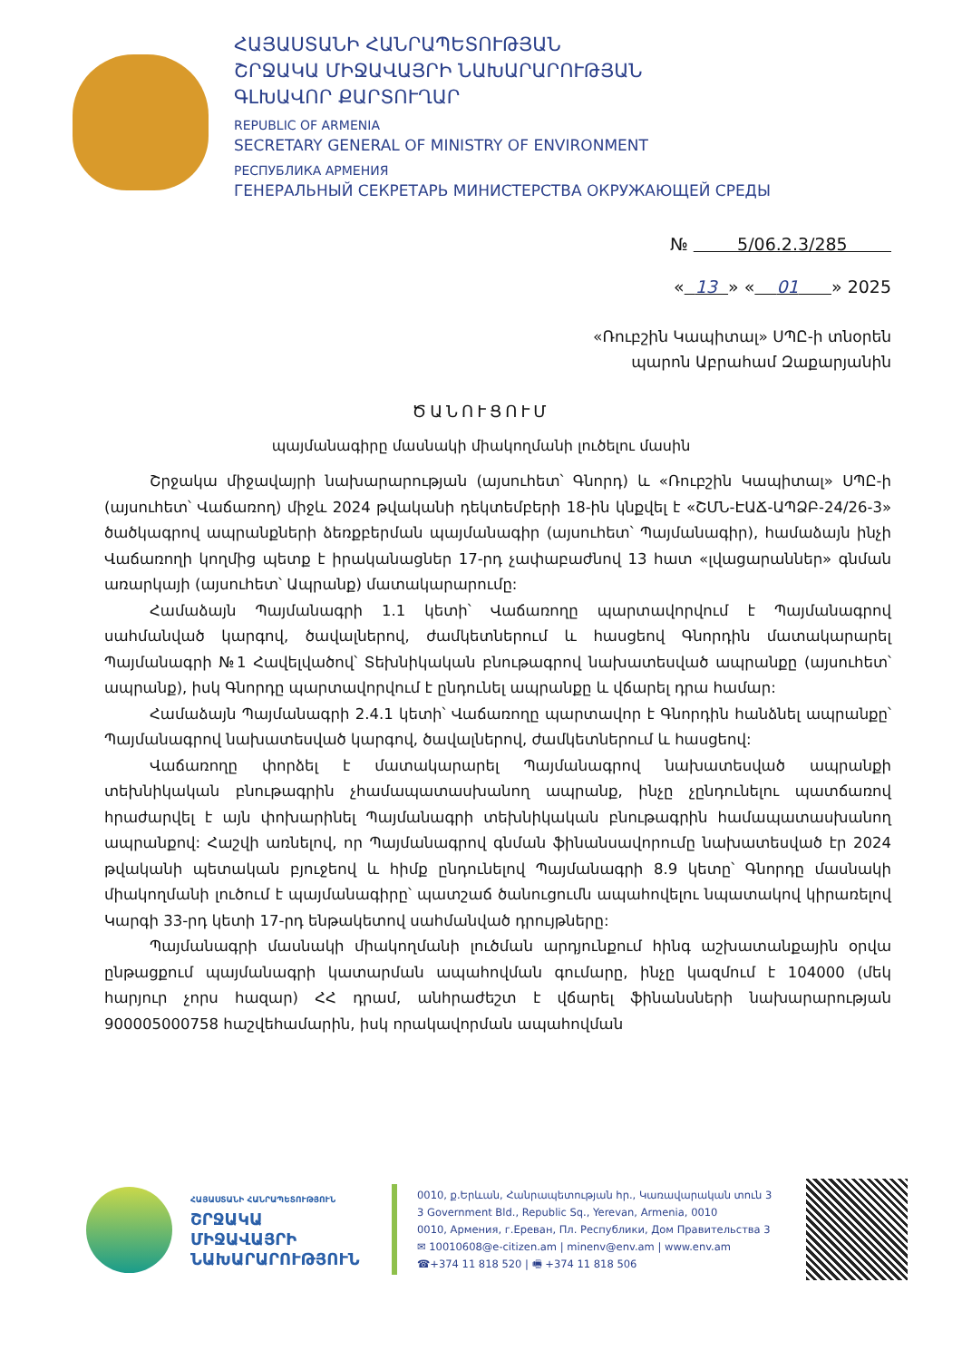ՀԱՅԱՍՏԱՆԻ ՀԱՆՐԱՊԵՏՈՒԹՅԱՆ
ՇՐՋԱԿԱ ՄԻՋԱՎԱՅՐԻ ՆԱԽԱՐԱՐՈՒԹՅԱՆ
ԳԼԽԱՎՈՐ ՔԱՐՏՈՒՂԱՐ
REPUBLIC OF ARMENIA
SECRETARY GENERAL OF MINISTRY OF ENVIRONMENT
РЕСПУБЛИКА АРМЕНИЯ
ГЕНЕРАЛЬНЫЙ СЕКРЕТАРЬ МИНИСТЕРСТВА ОКРУЖАЮЩЕЙ СРЕДЫ
№ 5/06.2.3/285
« 13 » « 01 » 2025
«Ռուբշին Կապիտալ» ՍՊԸ-ի տնօրեն
պարոն Աբրահամ Զաքարյանին
ԾԱՆՈՒՑՈՒՄ
պայմանագիրը մասնակի միակողմանի լուծելու մասին
Շրջակա միջավայրի նախարարության (այսուհետ՝ Գնորդ) և «Ռուբշին Կապիտալ» ՍՊԸ-ի (այսուհետ՝ Վաճառող) միջև 2024 թվականի դեկտեմբերի 18-ին կնքվել է «ՇՄՆ-ԷԱՃ-ԱՊՁԲ-24/26-3» ծածկագրով ապրանքների ձեռքբերման պայմանագիր (այսուհետ՝ Պայմանագիր), համաձայն ինչի Վաճառողի կողմից պետք է իրականացներ 17-րդ չափաբաժնով 13 հատ «լվացարաններ» գնման առարկայի (այսուհետ՝ Ապրանք) մատակարարումը:
Համաձայն Պայմանագրի 1.1 կետի՝ Վաճառողը պարտավորվում է Պայմանագրով սահմանված կարգով, ծավալներով, ժամկետներում և հասցեով Գնորդին մատակարարել Պայմանագրի №1 Հավելվածով՝ Տեխնիկական բնութագրով նախատեսված ապրանքը (այսուհետ՝ ապրանք), իսկ Գնորդը պարտավորվում է ընդունել ապրանքը և վճարել դրա համար:
Համաձայն Պայմանագրի 2.4.1 կետի՝ Վաճառողը պարտավոր է Գնորդին հանձնել ապրանքը՝ Պայմանագրով նախատեսված կարգով, ծավալներով, ժամկետներում և հասցեով:
Վաճառողը փորձել է մատակարարել Պայմանագրով նախատեսված ապրանքի տեխնիկական բնութագրին չհամապատասխանող ապրանք, ինչը չընդունելու պատճառով հրաժարվել է այն փոխարինել Պայմանագրի տեխնիկական բնութագրին համապատասխանող ապրանքով: Հաշվի առնելով, որ Պայմանագրով գնման ֆինանսավորումը նախատեսված էր 2024 թվականի պետական բյուջեով և հիմք ընդունելով Պայմանագրի 8.9 կետը՝ Գնորդը մասնակի միակողմանի լուծում է պայմանագիրը՝ պատշաճ ծանուցումն ապահովելու նպատակով կիրառելով Կարգի 33-րդ կետի 17-րդ ենթակետով սահմանված դրույթները:
Պայմանագրի մասնակի միակողմանի լուծման արդյունքում հինգ աշխատանքային օրվա ընթացքում պայմանագրի կատարման ապահովման գումարը, ինչը կազմում է 104000 (մեկ հարյուր չորս հազար) ՀՀ դրամ, անհրաժեշտ է վճարել ֆինանսների նախարարության 900005000758 հաշվեհամարին, իսկ որակավորման ապահովման
ՀԱՅԱՍՏԱՆԻ ՀԱՆՐԱՊԵՏՈՒԹՅՈՒՆ
ՇՐՋԱԿԱ ՄԻՋԱՎԱՅՐԻ ՆԱԽԱՐԱՐՈՒԹՅՈՒՆ
0010, ք.Երևան, Հանրապետության հր., Կառավարական տուն 3
3 Government Bld., Republic Sq., Yerevan, Armenia, 0010
0010, Армения, г.Ереван, Пл. Республики, Дом Правительства 3
✉ 10010608@e-citizen.am | minenv@env.am | www.env.am
☎+374 11 818 520 | 🖷 +374 11 818 506